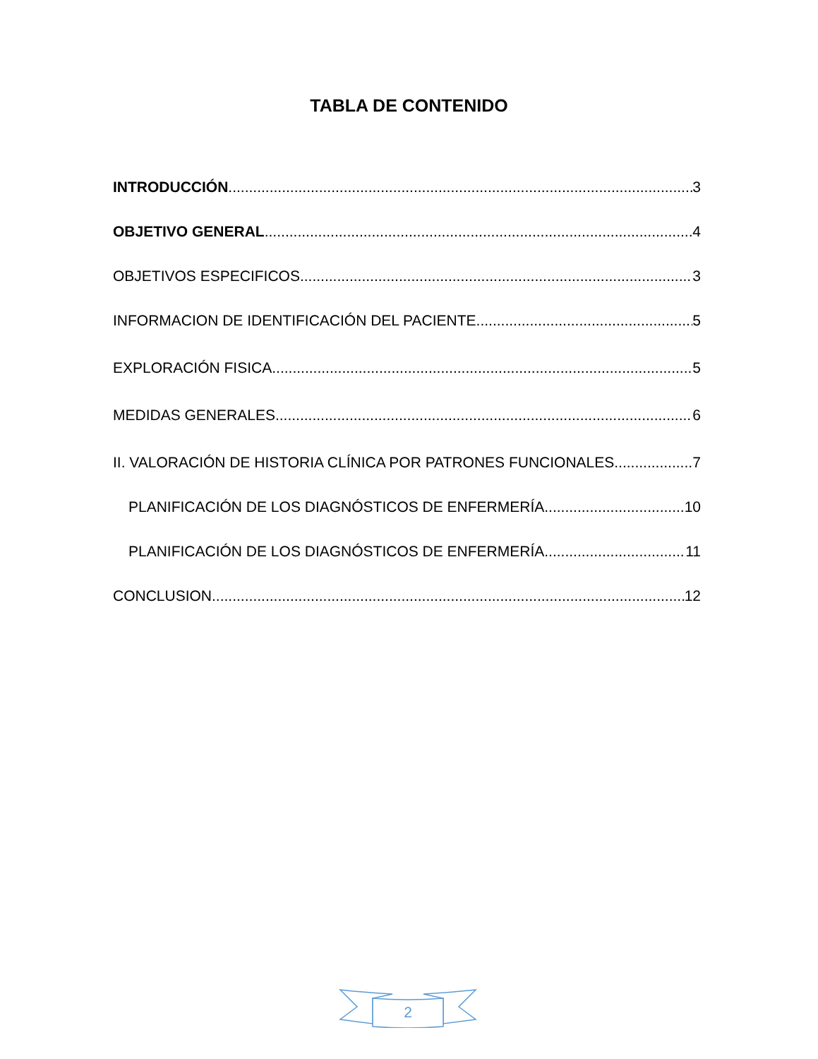TABLA DE CONTENIDO
INTRODUCCIÓN 3
OBJETIVO GENERAL 4
OBJETIVOS ESPECIFICOS 3
INFORMACION DE IDENTIFICACIÓN DEL PACIENTE 5
EXPLORACIÓN FISICA 5
MEDIDAS GENERALES 6
II. VALORACIÓN DE HISTORIA CLÍNICA POR PATRONES FUNCIONALES 7
PLANIFICACIÓN DE LOS DIAGNÓSTICOS DE ENFERMERÍA 10
PLANIFICACIÓN DE LOS DIAGNÓSTICOS DE ENFERMERÍA 11
CONCLUSION 12
2